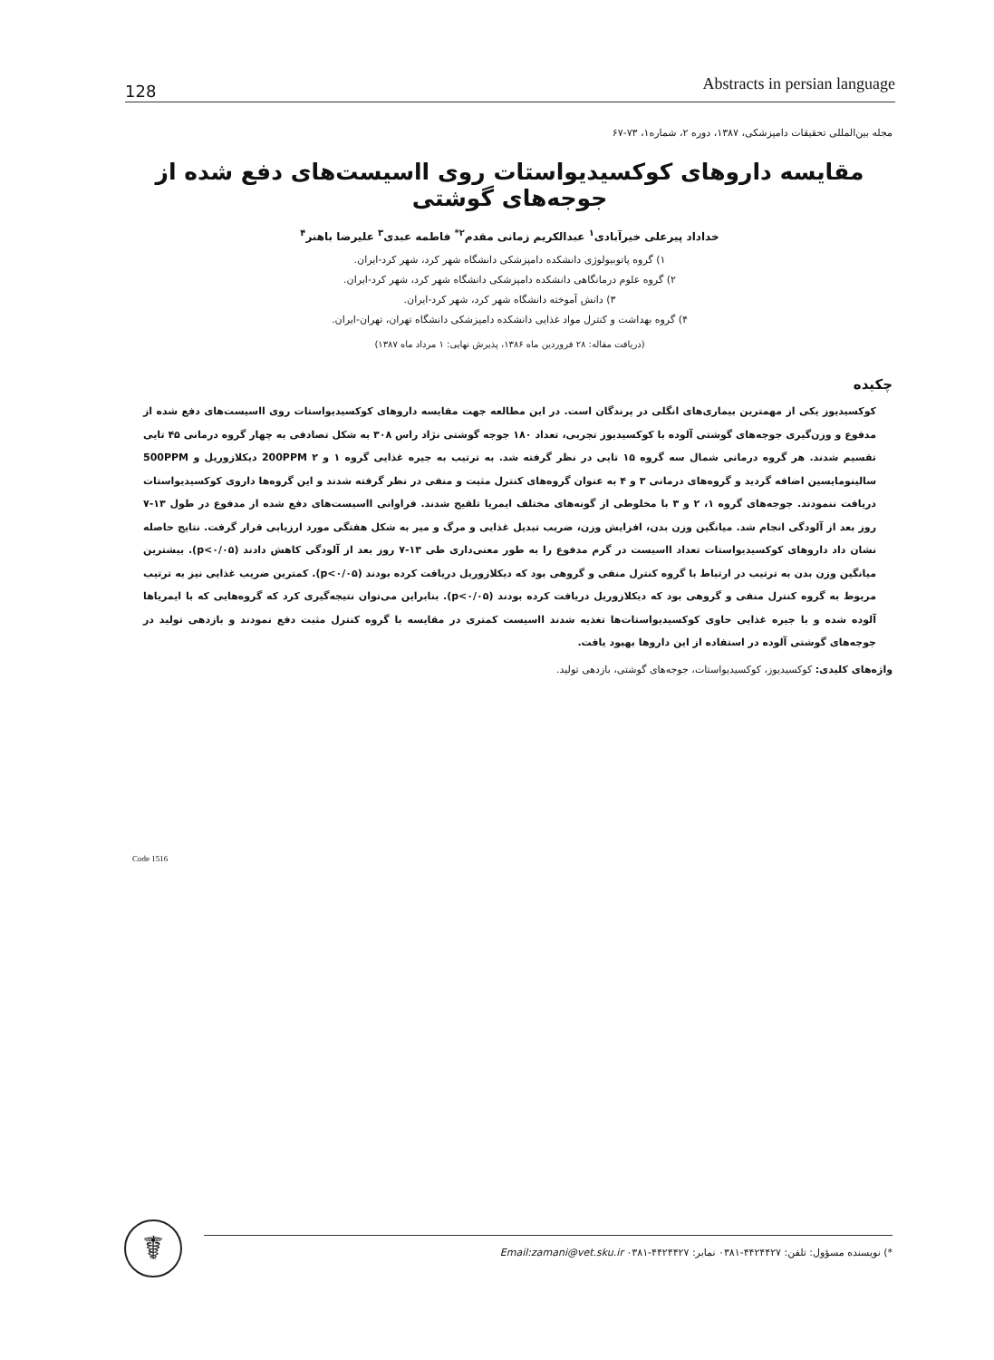128 Abstracts in persian language
مجله بین‌المللی تحقیقات دامپزشکی، ۱۳۸۷، دوره ۲، شماره۱، ۷۳-۶۷
مقایسه داروهای کوکسیدیواستات روی ااسیست‌های دفع شده از جوجه‌های گوشتی
خداداد پیرعلی خیرآبادی<sup>۱</sup> عبدالکریم زمانی مقدم<sup>۲*</sup> فاطمه عبدی<sup>۳</sup> علیرضا باهنر<sup>۴</sup>
۱) گروه پاتوبیولوژی دانشکده دامپزشکی دانشگاه شهر کرد، شهر کرد-ایران.
۲) گروه علوم درمانگاهی دانشکده دامپزشکی دانشگاه شهر کرد، شهر کرد-ایران.
۳) دانش آموخته دانشگاه شهر کرد، شهر کرد-ایران.
۴) گروه بهداشت و کنترل مواد غذایی دانشکده دامپزشکی دانشگاه تهران، تهران-ایران.
(دریافت مقاله: ۲۸ فروردین ماه ۱۳۸۶، پذیرش نهایی: ۱ مرداد ماه ۱۳۸۷)
چکیده
کوکسیدیوز یکی از مهمترین بیماری‌های انگلی در پرندگان است. در این مطالعه جهت مقایسه داروهای کوکسیدیواستات روی ااسیست‌های دفع شده از مدفوع و وزن‌گیری جوجه‌های گوشتی آلوده با کوکسیدیوز تجربی، تعداد ۱۸۰ جوجه گوشتی نژاد راس ۳۰۸ به شکل تصادفی به چهار گروه درمانی ۴۵ تایی تقسیم شدند. هر گروه درمانی شمال سه گروه ۱۵ تایی در نظر گرفته شد. به ترتیب به جیره غذایی گروه ۱ و ۲ 200PPM دیکلازوریل و 500PPM سالینومایسین اضافه گردید و گروه‌های درمانی ۳ و ۴ به عنوان گروه‌های کنترل مثبت و منفی در نظر گرفته شدند و این گروه‌ها داروی کوکسیدیواستات دریافت ننمودند. جوجه‌های گروه ۱، ۲ و ۳ با مخلوطی از گونه‌های مختلف ایمریا تلقیح شدند. فراوانی ااسیست‌های دفع شده از مدفوع در طول ۱۳-۷ روز بعد از آلودگی انجام شد. میانگین وزن بدن، افزایش وزن، ضریب تبدیل غذایی و مرگ و میر به شکل هفتگی مورد ارزیابی قرار گرفت. نتایج حاصله نشان داد داروهای کوکسیدیواستات تعداد ااسیست در گرم مدفوع را به طور معنی‌داری طی ۱۳-۷ روز بعد از آلودگی کاهش دادند (p<۰/۰۵). بیشترین میانگین وزن بدن به ترتیب در ارتباط با گروه کنترل منفی و گروهی بود که دیکلازوریل دریافت کرده بودند (p<۰/۰۵). کمترین ضریب غذایی نیز به ترتیب مربوط به گروه کنترل منفی و گروهی بود که دیکلازوریل دریافت کرده بودند (p<۰/۰۵). بنابراین می‌توان نتیجه‌گیری کرد که گروه‌هایی که با ایمریاها آلوده شده و با جیره غذایی حاوی کوکسیدیواستات‌ها تغذیه شدند ااسیست کمتری در مقایسه با گروه کنترل مثبت دفع نمودند و بازدهی تولید در جوجه‌های گوشتی آلوده در استفاده از این داروها بهبود یافت.
واژه‌های کلیدی: کوکسیدیوز، کوکسیدیواستات، جوجه‌های گوشتی، بازدهی تولید.
Code 1516
☤ *) نویسنده مسؤول: تلفن: ۴۴۲۴۴۲۷-۰۳۸۱ نمابر: ۴۴۲۴۴۲۷-۰۳۸۱ Email:zamani@vet.sku.ir